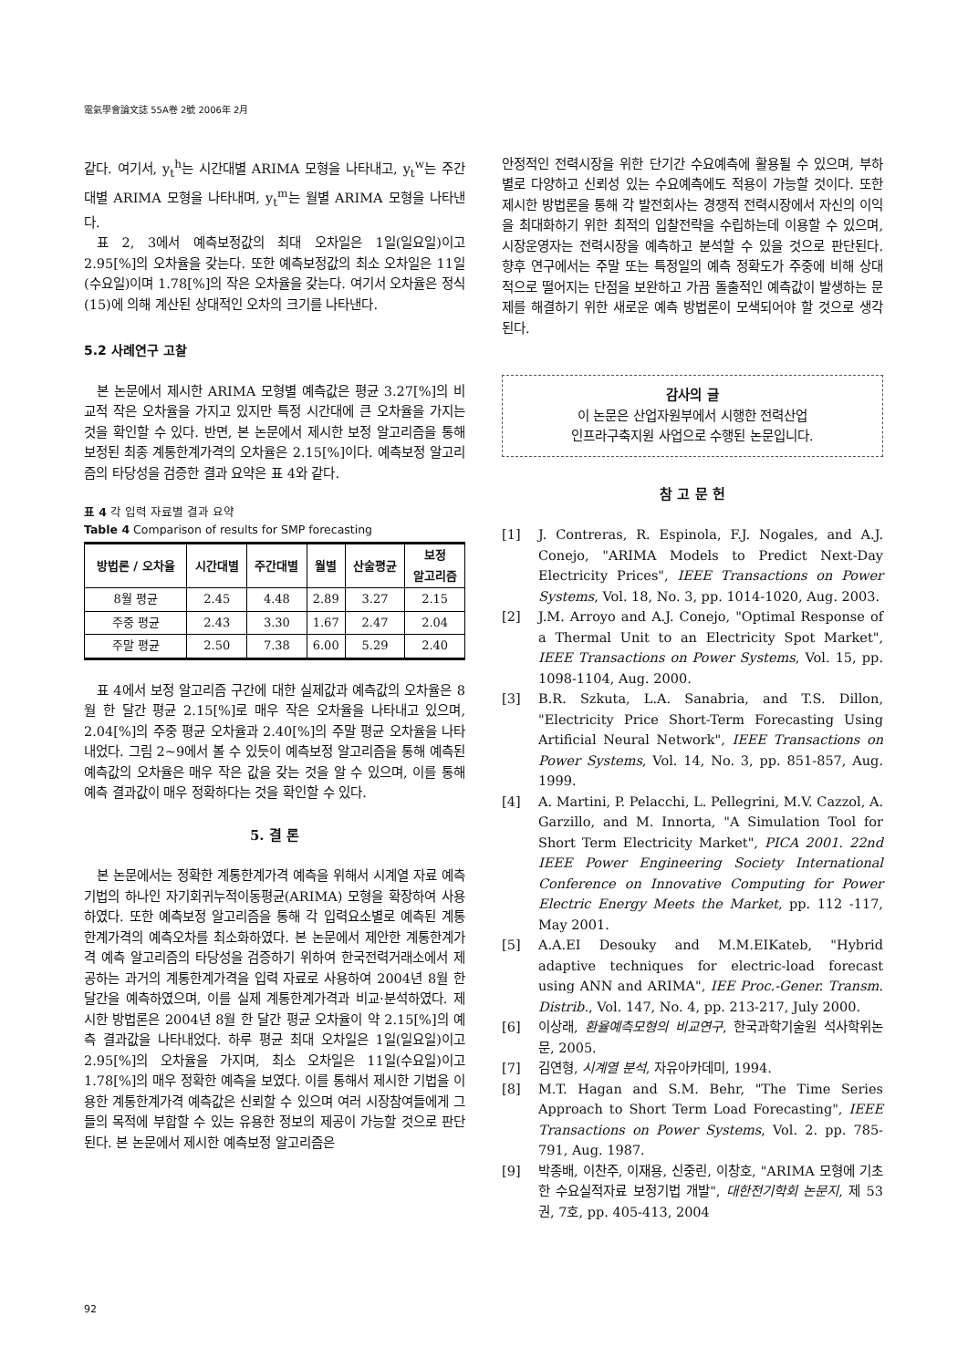電氣學會論文誌 55A卷 2號 2006年 2月
같다. 여기서, y<sub>t</sub><sup>h</sup>는 시간대별 ARIMA 모형을 나타내고, y<sub>t</sub><sup>w</sup>는 주간대별 ARIMA 모형을 나타내며, y<sub>t</sub><sup>m</sup>는 월별 ARIMA 모형을 나타낸다.
표 2, 3에서 예측보정값의 최대 오차일은 1일(일요일)이고 2.95[%]의 오차율을 갖는다. 또한 예측보정값의 최소 오차일은 11일(수요일)이며 1.78[%]의 작은 오차율을 갖는다. 여기서 오차율은 정식 (15)에 의해 계산된 상대적인 오차의 크기를 나타낸다.
5.2 사례연구 고찰
본 논문에서 제시한 ARIMA 모형별 예측값은 평균 3.27[%]의 비교적 작은 오차율을 가지고 있지만 특정 시간대에 큰 오차율을 가지는 것을 확인할 수 있다. 반면, 본 논문에서 제시한 보정 알고리즘을 통해 보정된 최종 계통한계가격의 오차율은 2.15[%]이다. 예측보정 알고리즘의 타당성을 검증한 결과 요약은 표 4와 같다.
표 4 각 입력 자료별 결과 요약
Table 4 Comparison of results for SMP forecasting
| 방법론 / 오차율 | 시간대별 | 주간대별 | 월별 | 산술평균 | 보정 알고리즘 |
| --- | --- | --- | --- | --- | --- |
| 8월 평균 | 2.45 | 4.48 | 2.89 | 3.27 | 2.15 |
| 주중 평균 | 2.43 | 3.30 | 1.67 | 2.47 | 2.04 |
| 주말 평균 | 2.50 | 7.38 | 6.00 | 5.29 | 2.40 |
표 4에서 보정 알고리즘 구간에 대한 실제값과 예측값의 오차율은 8월 한 달간 평균 2.15[%]로 매우 작은 오차율을 나타내고 있으며, 2.04[%]의 주중 평균 오차율과 2.40[%]의 주말 평균 오차율을 나타내었다. 그림 2~9에서 볼 수 있듯이 예측보정 알고리즘을 통해 예측된 예측값의 오차율은 매우 작은 값을 갖는 것을 알 수 있으며, 이를 통해 예측 결과값이 매우 정확하다는 것을 확인할 수 있다.
5. 결 론
본 논문에서는 정확한 계통한계가격 예측을 위해서 시계열 자료 예측기법의 하나인 자기회귀누적이동평균(ARIMA) 모형을 확장하여 사용하였다. 또한 예측보정 알고리즘을 통해 각 입력요소별로 예측된 계통한계가격의 예측오차를 최소화하였다. 본 논문에서 제안한 계통한계가격 예측 알고리즘의 타당성을 검증하기 위하여 한국전력거래소에서 제공하는 과거의 계통한계가격을 입력 자료로 사용하여 2004년 8월 한 달간을 예측하였으며, 이를 실제 계통한계가격과 비교·분석하였다. 제시한 방법론은 2004년 8월 한 달간 평균 오차율이 약 2.15[%]의 예측 결과값을 나타내었다. 하루 평균 최대 오차일은 1일(일요일)이고 2.95[%]의 오차율을 가지며, 최소 오차일은 11일(수요일)이고 1.78[%]의 매우 정확한 예측을 보였다. 이를 통해서 제시한 기법을 이용한 계통한계가격 예측값은 신뢰할 수 있으며 여러 시장참여들에게 그들의 목적에 부합할 수 있는 유용한 정보의 제공이 가능할 것으로 판단된다. 본 논문에서 제시한 예측보정 알고리즘은
안정적인 전력시장을 위한 단기간 수요예측에 활용될 수 있으며, 부하별로 다양하고 신뢰성 있는 수요예측에도 적용이 가능할 것이다. 또한 제시한 방법론을 통해 각 발전회사는 경쟁적 전력시장에서 자신의 이익을 최대화하기 위한 최적의 입찰전략을 수립하는데 이용할 수 있으며, 시장운영자는 전력시장을 예측하고 분석할 수 있을 것으로 판단된다. 향후 연구에서는 주말 또는 특정일의 예측 정확도가 주중에 비해 상대적으로 떨어지는 단점을 보완하고 가끔 돌출적인 예측값이 발생하는 문제를 해결하기 위한 새로운 예측 방법론이 모색되어야 할 것으로 생각된다.
감사의 글
이 논문은 산업자원부에서 시행한 전력산업
인프라구축지원 사업으로 수행된 논문입니다.
참 고 문 헌
[1] J. Contreras, R. Espinola, F.J. Nogales, and A.J. Conejo, "ARIMA Models to Predict Next-Day Electricity Prices", IEEE Transactions on Power Systems, Vol. 18, No. 3, pp. 1014-1020, Aug. 2003.
[2] J.M. Arroyo and A.J. Conejo, "Optimal Response of a Thermal Unit to an Electricity Spot Market", IEEE Transactions on Power Systems, Vol. 15, pp. 1098-1104, Aug. 2000.
[3] B.R. Szkuta, L.A. Sanabria, and T.S. Dillon, "Electricity Price Short-Term Forecasting Using Artificial Neural Network", IEEE Transactions on Power Systems, Vol. 14, No. 3, pp. 851-857, Aug. 1999.
[4] A. Martini, P. Pelacchi, L. Pellegrini, M.V. Cazzol, A. Garzillo, and M. Innorta, "A Simulation Tool for Short Term Electricity Market", PICA 2001. 22nd IEEE Power Engineering Society International Conference on Innovative Computing for Power Electric Energy Meets the Market, pp. 112 -117, May 2001.
[5] A.A.EI Desouky and M.M.EIKateb, "Hybrid adaptive techniques for electric-load forecast using ANN and ARIMA", IEE Proc.-Gener. Transm. Distrib., Vol. 147, No. 4, pp. 213-217, July 2000.
[6] 이상래, 환율예측모형의 비교연구, 한국과학기술원 석사학위논문, 2005.
[7] 김연형, 시계열 분석, 자유아카데미, 1994.
[8] M.T. Hagan and S.M. Behr, "The Time Series Approach to Short Term Load Forecasting", IEEE Transactions on Power Systems, Vol. 2. pp. 785-791, Aug. 1987.
[9] 박종배, 이찬주, 이재용, 신중린, 이창호, "ARIMA 모형에 기초한 수요실적자료 보정기법 개발", 대한전기학회 논문지, 제 53권, 7호, pp. 405-413, 2004
92